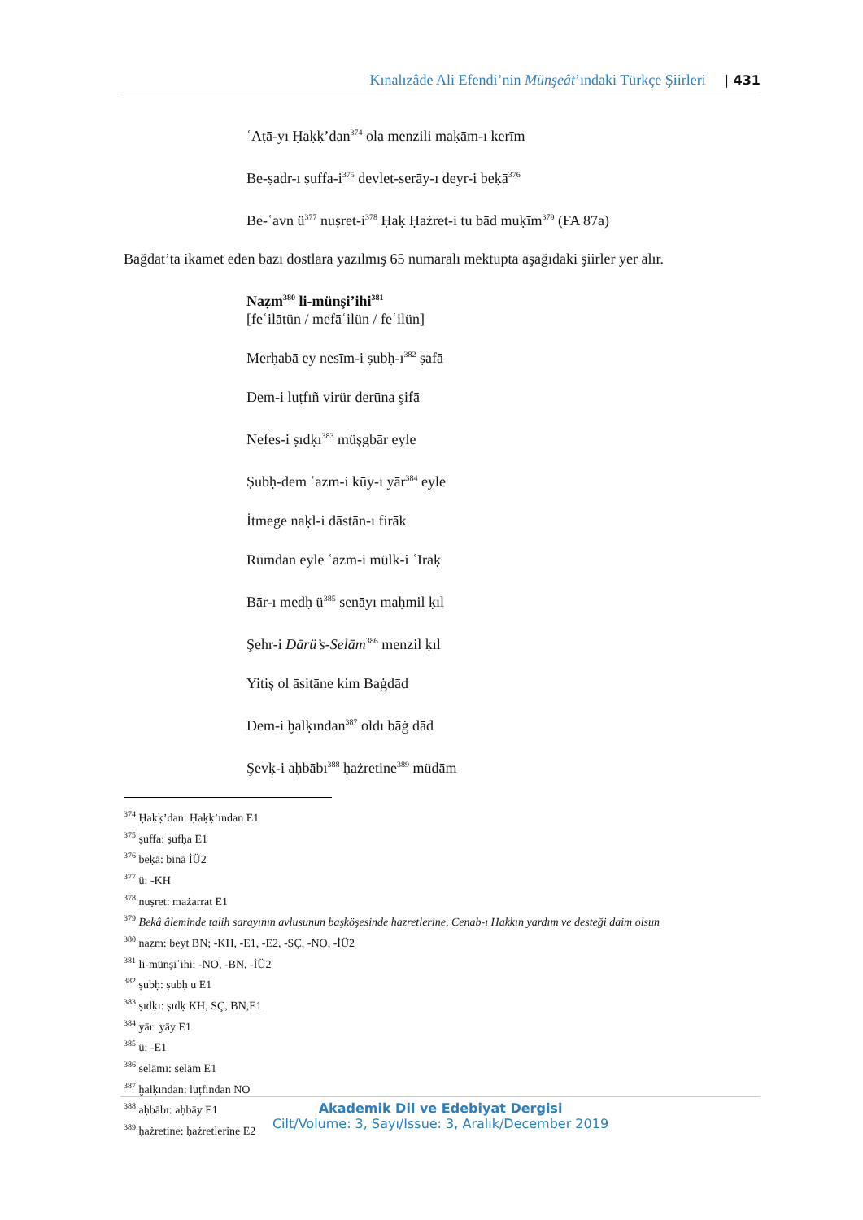Kınalızâde Ali Efendi’nin Münşeât’ındaki Türkçe Şiirleri | 431
ʿAṭā-yı Ḥaḳḳ’dan<sup>374</sup> ola menzili maḳām-ı kerīm
Be-ṣadr-ı ṣuffa-i<sup>375</sup> devlet-serāy-ı deyr-i beḳā<sup>376</sup>
Be-ʿavn ü<sup>377</sup> nuṣret-i<sup>378</sup> Ḥaḳ Ḥażret-i tu bād muḳīm<sup>379</sup> (FA 87a)
Bağdat’ta ikamet eden bazı dostlara yazılmış 65 numaralı mektupta aşağıdaki şiirler yer alır.
Naẓm<sup>380</sup> li-münşi’ihi<sup>381</sup>
[feʿilātün / mefāʿilün / feʿilün]
Merḥabā ey nesīm-i ṣubḥ-ı<sup>382</sup> ṣafā
Dem-i luṭfıñ virür derūna şifā
Nefes-i ṣıdḳı<sup>383</sup> müşgbār eyle
Ṣubḥ-dem ʿazm-i kūy-ı yār<sup>384</sup> eyle
İtmege naḳl-i dāstān-ı firāk
Rūmdan eyle ʿazm-i mülk-i ʿIrāḳ
Bār-ı medḥ ü<sup>385</sup> s̱enāyı maḥmil ḳıl
Şehr-i Dārü’s-Selām<sup>386</sup> menzil ḳıl
Yitiş ol āsitāne kim Baġdād
Dem-i ḫalḳından<sup>387</sup> oldı bāġ dād
Şevḳ-i aḥbābı<sup>388</sup> ḥażretine<sup>389</sup> müdām
<sup>374</sup> Ḥaḳḳ’dan: Ḥaḳḳ’ından E1
<sup>375</sup> ṣuffa: ṣufḥa E1
<sup>376</sup> beḳā: binā İÜ2
<sup>377</sup> ü: -KH
<sup>378</sup> nuṣret: mażarrat E1
<sup>379</sup> Bekâ âleminde talih sarayının avlusunun başköşesinde hazretlerine, Cenab-ı Hakkın yardım ve desteği daim olsun
<sup>380</sup> naẓm: beyt BN; -KH, -E1, -E2, -SÇ, -NO, -İÜ2
<sup>381</sup> li-münşiʾihi: -NO, -BN, -İÜ2
<sup>382</sup> ṣubḥ: ṣubḥ u E1
<sup>383</sup> ṣıdḳı: ṣıdḳ KH, SÇ, BN,E1
<sup>384</sup> yār: yāy E1
<sup>385</sup> ü: -E1
<sup>386</sup> selāmı: selām E1
<sup>387</sup> ḫalḳından: luṭfından NO
<sup>388</sup> aḥbābı: aḥbāy E1
<sup>389</sup> ḥażretine: ḥażretlerine E2
Akademik Dil ve Edebiyat Dergisi
Cilt/Volume: 3, Sayı/Issue: 3, Aralık/December 2019